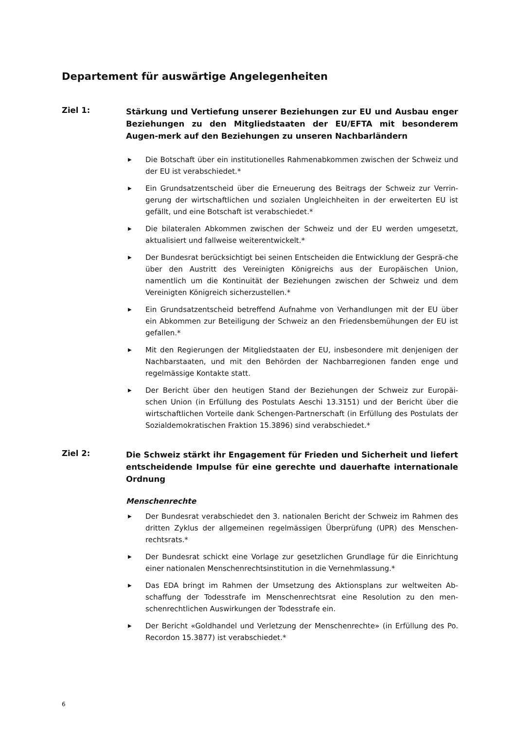Departement für auswärtige Angelegenheiten
Ziel 1:
Stärkung und Vertiefung unserer Beziehungen zur EU und Ausbau enger Beziehungen zu den Mitgliedstaaten der EU/EFTA mit besonderem Augen-merk auf den Beziehungen zu unseren Nachbarländern
▶ Die Botschaft über ein institutionelles Rahmenabkommen zwischen der Schweiz und der EU ist verabschiedet.*
▶ Ein Grundsatzentscheid über die Erneuerung des Beitrags der Schweiz zur Verrin-gerung der wirtschaftlichen und sozialen Ungleichheiten in der erweiterten EU ist gefällt, und eine Botschaft ist verabschiedet.*
▶ Die bilateralen Abkommen zwischen der Schweiz und der EU werden umgesetzt, aktualisiert und fallweise weiterentwickelt.*
▶ Der Bundesrat berücksichtigt bei seinen Entscheiden die Entwicklung der Gesprä-che über den Austritt des Vereinigten Königreichs aus der Europäischen Union, namentlich um die Kontinuität der Beziehungen zwischen der Schweiz und dem Vereinigten Königreich sicherzustellen.*
▶ Ein Grundsatzentscheid betreffend Aufnahme von Verhandlungen mit der EU über ein Abkommen zur Beteiligung der Schweiz an den Friedensbemühungen der EU ist gefallen.*
▶ Mit den Regierungen der Mitgliedstaaten der EU, insbesondere mit denjenigen der Nachbarstaaten, und mit den Behörden der Nachbarregionen fanden enge und regelmässige Kontakte statt.
▶ Der Bericht über den heutigen Stand der Beziehungen der Schweiz zur Europäi-schen Union (in Erfüllung des Postulats Aeschi 13.3151) und der Bericht über die wirtschaftlichen Vorteile dank Schengen-Partnerschaft (in Erfüllung des Postulats der Sozialdemokratischen Fraktion 15.3896) sind verabschiedet.*
Ziel 2:
Die Schweiz stärkt ihr Engagement für Frieden und Sicherheit und liefert entscheidende Impulse für eine gerechte und dauerhafte internationale Ordnung
Menschenrechte
▶ Der Bundesrat verabschiedet den 3. nationalen Bericht der Schweiz im Rahmen des dritten Zyklus der allgemeinen regelmässigen Überprüfung (UPR) des Menschen-rechtsrats.*
▶ Der Bundesrat schickt eine Vorlage zur gesetzlichen Grundlage für die Einrichtung einer nationalen Menschenrechtsinstitution in die Vernehmlassung.*
▶ Das EDA bringt im Rahmen der Umsetzung des Aktionsplans zur weltweiten Ab-schaffung der Todesstrafe im Menschenrechtsrat eine Resolution zu den men-schenrechtlichen Auswirkungen der Todesstrafe ein.
▶ Der Bericht «Goldhandel und Verletzung der Menschenrechte» (in Erfüllung des Po. Recordon 15.3877) ist verabschiedet.*
6